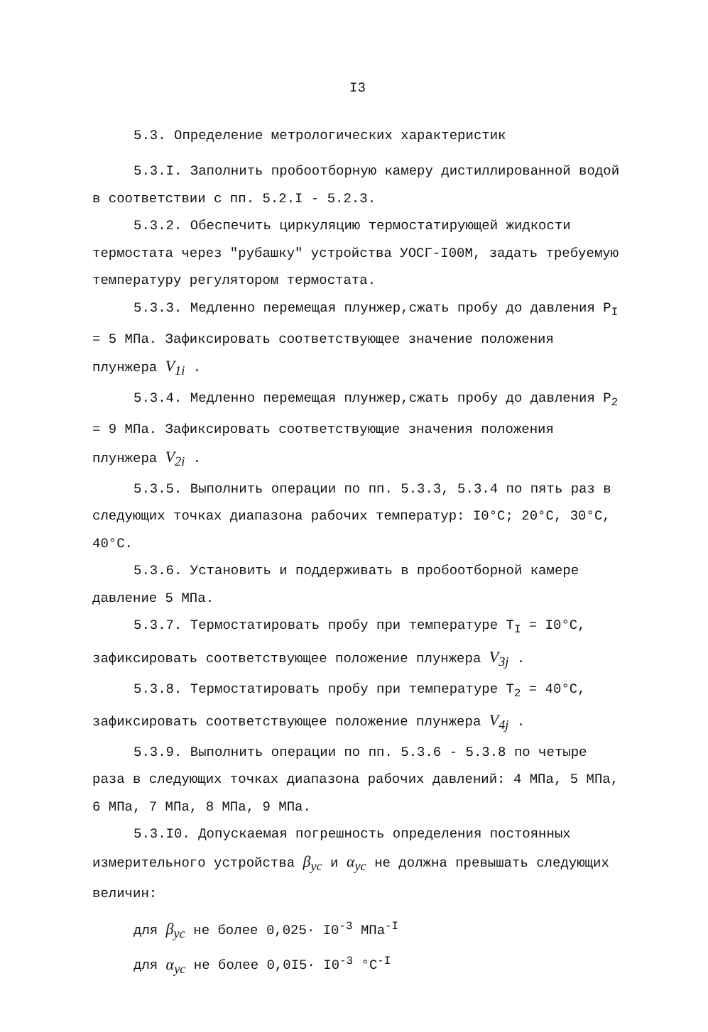I3
5.3. Определение метрологических характеристик
5.3.I. Заполнить пробоотборную камеру дистиллированной водой в соответствии с пп. 5.2.I - 5.2.3.
5.3.2. Обеспечить циркуляцию термостатирующей жидкости термостата через "рубашку" устройства УОСГ-I00М, задать требуемую температуру регулятором термостата.
5.3.3. Медленно перемещая плунжер,сжать пробу до давления P<sub>I</sub> = 5 МПа. Зафиксировать соответствующее значение положения плунжера V<sub>1i</sub> .
5.3.4. Медленно перемещая плунжер,сжать пробу до давления P<sub>2</sub> = 9 МПа. Зафиксировать соответствующие значения положения плунжера V<sub>2i</sub> .
5.3.5. Выполнить операции по пп. 5.3.3, 5.3.4 по пять раз в следующих точках диапазона рабочих температур: I0°C; 20°C, 30°C, 40°C.
5.3.6. Установить и поддерживать в пробоотборной камере давление 5 МПа.
5.3.7. Термостатировать пробу при температуре T<sub>I</sub> = I0°C, зафиксировать соответствующее положение плунжера V<sub>3j</sub> .
5.3.8. Термостатировать пробу при температуре T<sub>2</sub> = 40°C, зафиксировать соответствующее положение плунжера V<sub>4j</sub> .
5.3.9. Выполнить операции по пп. 5.3.6 - 5.3.8 по четыре раза в следующих точках диапазона рабочих давлений: 4 МПа, 5 МПа, 6 МПа, 7 МПа, 8 МПа, 9 МПа.
5.3.I0. Допускаемая погрешность определения постоянных измерительного устройства β<sub>ус</sub> и α<sub>ус</sub> не должна превышать следующих величин:
для β<sub>ус</sub> не более 0,025· I0<sup>-3</sup> МПа<sup>-I</sup>
для α<sub>ус</sub> не более 0,0I5· I0<sup>-3</sup> °C<sup>-I</sup>